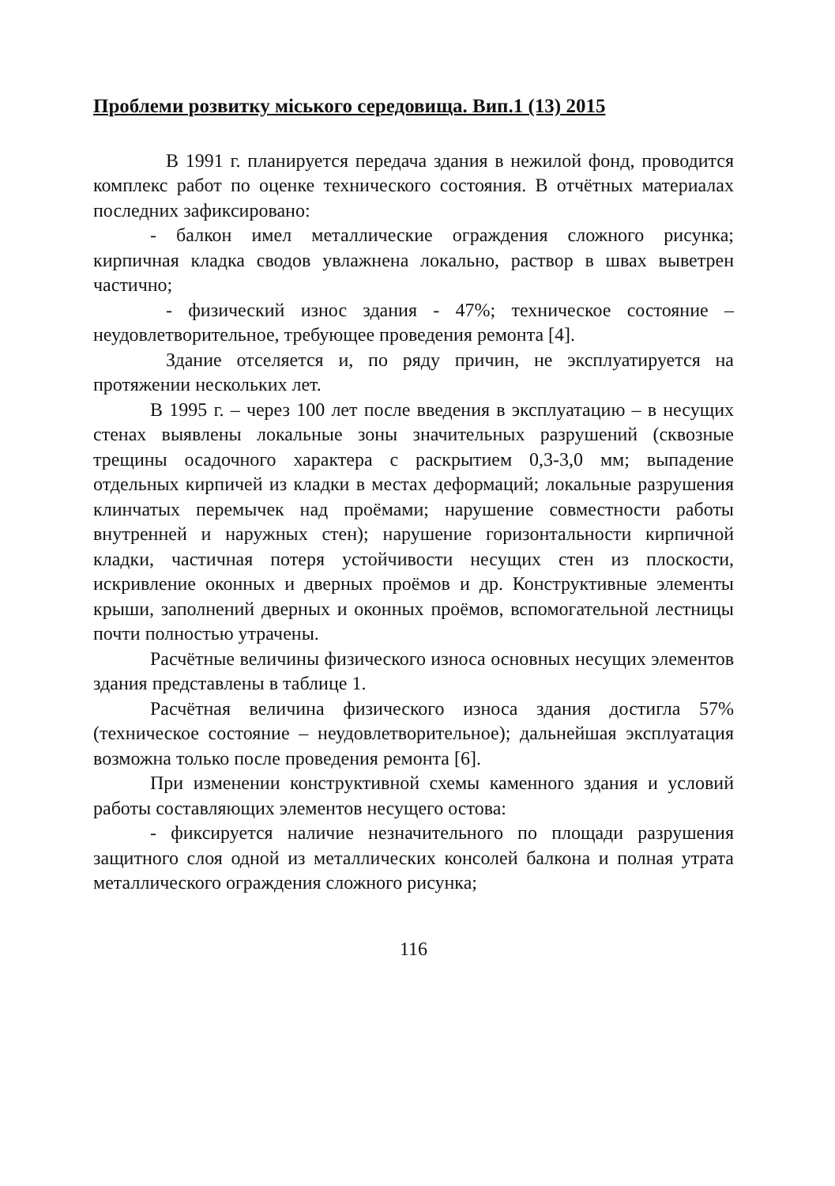Проблеми розвитку міського середовища. Вип.1 (13) 2015
В 1991 г. планируется передача здания в нежилой фонд, проводится комплекс работ по оценке технического состояния. В отчётных материалах последних зафиксировано:
- балкон имел металлические ограждения сложного рисунка; кирпичная кладка сводов увлажнена локально, раствор в швах выветрен частично;
- физический износ здания - 47%; техническое состояние – неудовлетворительное, требующее проведения ремонта [4].
Здание отселяется и, по ряду причин, не эксплуатируется на протяжении нескольких лет.
В 1995 г. – через 100 лет после введения в эксплуатацию – в несущих стенах выявлены локальные зоны значительных разрушений (сквозные трещины осадочного характера с раскрытием 0,3-3,0 мм; выпадение отдельных кирпичей из кладки в местах деформаций; локальные разрушения клинчатых перемычек над проёмами; нарушение совместности работы внутренней и наружных стен); нарушение горизонтальности кирпичной кладки, частичная потеря устойчивости несущих стен из плоскости, искривление оконных и дверных проёмов и др. Конструктивные элементы крыши, заполнений дверных и оконных проёмов, вспомогательной лестницы почти полностью утрачены.
Расчётные величины физического износа основных несущих элементов здания представлены в таблице 1.
Расчётная величина физического износа здания достигла 57% (техническое состояние – неудовлетворительное); дальнейшая эксплуатация возможна только после проведения ремонта [6].
При изменении конструктивной схемы каменного здания и условий работы составляющих элементов несущего остова:
- фиксируется наличие незначительного по площади разрушения защитного слоя одной из металлических консолей балкона и полная утрата металлического ограждения сложного рисунка;
116